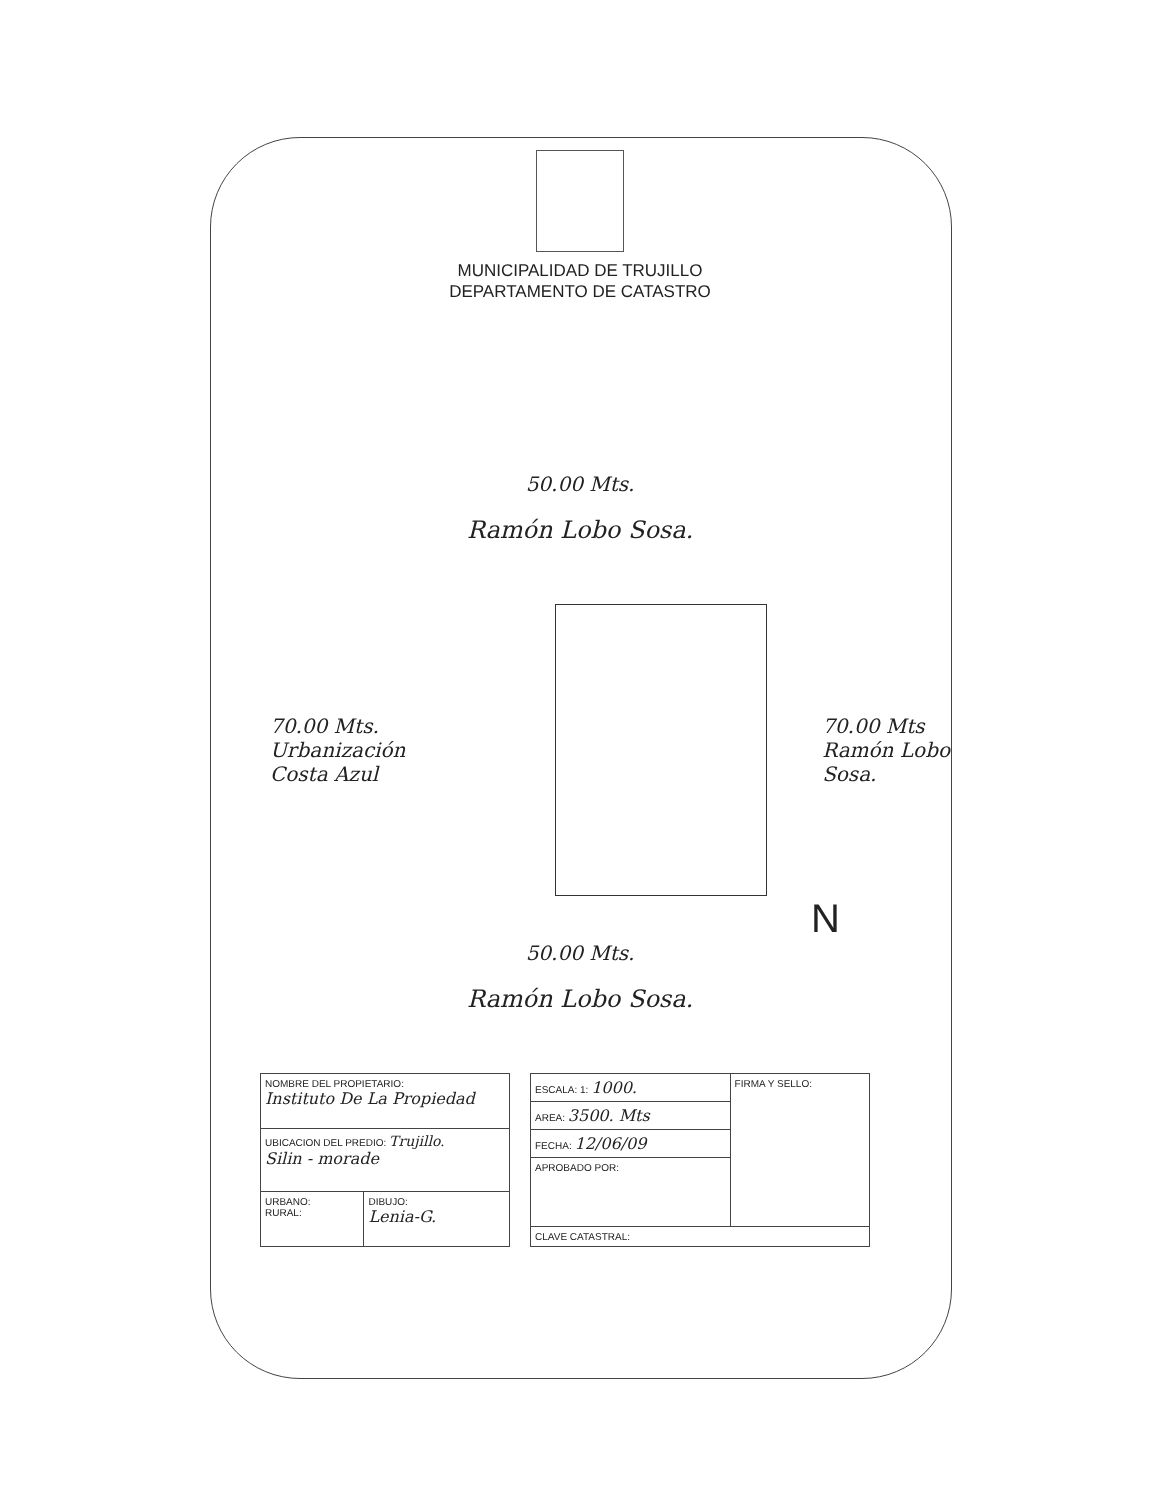MUNICIPALIDAD DE TRUJILLO
DEPARTAMENTO DE CATASTRO
50.00 Mts.
Ramón Lobo Sosa.
70.00 Mts.
Urbanización
Costa Azul
70.00 Mts
Ramón Lobo
Sosa.
N
50.00 Mts.
Ramón Lobo Sosa.
| NOMBRE DEL PROPIETARIO: Instituto De La Propiedad | |
| UBICACION DEL PREDIO: Trujillo. Silin - morade | |
| URBANO: RURAL: | DIBUJO: Lenia-G. |
| ESCALA: 1: 1000. | FIRMA Y SELLO: |
| AREA: 3500. Mts | |
| FECHA: 12/06/09 | |
| APROBADO POR: | |
| CLAVE CATASTRAL: | |